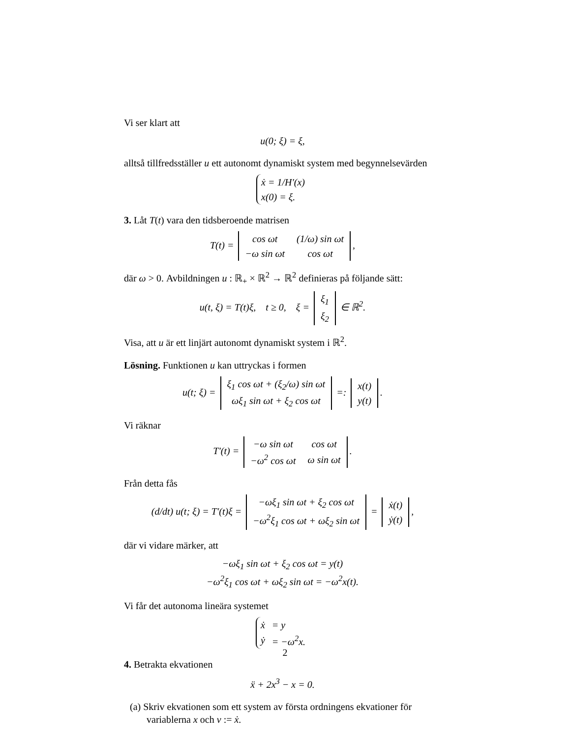Vi ser klart att
u(0; ξ) = ξ,
alltså tillfredsställer u ett autonomt dynamiskt system med begynnelsevärden
| ẋ = 1/H′(x) |
| x(0) = ξ. |
3. Låt T(t) vara den tidsberoende matrisen
T(t) =
| cos ωt | (1/ω) sin ωt |
| −ω sin ωt | cos ωt |
,
där ω > 0. Avbildningen u : ℝ<sub>+</sub> × ℝ<sup>2</sup> → ℝ<sup>2</sup> definieras på följande sätt:
u(t, ξ) = T(t)ξ, t ≥ 0, ξ =
| ξ<sub>1</sub> |
| ξ<sub>2</sub> |
∈ ℝ<sup>2</sup>.
Visa, att u är ett linjärt autonomt dynamiskt system i ℝ<sup>2</sup>.
Lösning. Funktionen u kan uttryckas i formen
u(t; ξ) =
| ξ<sub>1</sub> cos ωt + (ξ<sub>2</sub>/ω) sin ωt |
| ωξ<sub>1</sub> sin ωt + ξ<sub>2</sub> cos ωt |
=:
| x(t) |
| y(t) |
.
Vi räknar
T′(t) =
| −ω sin ωt | cos ωt |
| −ω<sup>2</sup> cos ωt | ω sin ωt |
.
Från detta fås
(d/dt) u(t; ξ) = T′(t)ξ =
| −ωξ<sub>1</sub> sin ωt + ξ<sub>2</sub> cos ωt |
| −ω<sup>2</sup>ξ<sub>1</sub> cos ωt + ωξ<sub>2</sub> sin ωt |
=
| ẋ(t) |
| ẏ(t) |
,
där vi vidare märker, att
−ωξ<sub>1</sub> sin ωt + ξ<sub>2</sub> cos ωt = y(t)
−ω<sup>2</sup>ξ<sub>1</sub> cos ωt + ωξ<sub>2</sub> sin ωt = −ω<sup>2</sup>x(t).
Vi får det autonoma lineära systemet
| ẋ | = y |
| ẏ | = −ω<sup>2</sup>x. |
4. Betrakta ekvationen
ẍ + 2x<sup>3</sup> − x = 0.
(a) Skriv ekvationen som ett system av första ordningens ekvationer för variablerna x och v := ẋ.
2